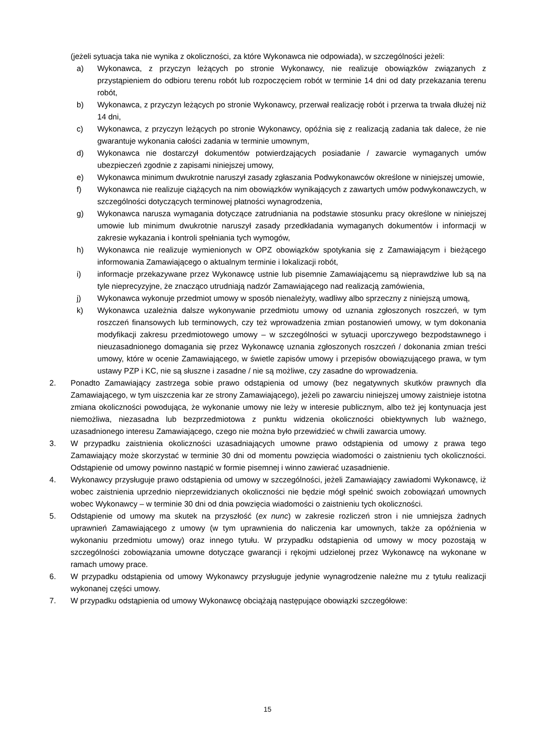(jeżeli sytuacja taka nie wynika z okoliczności, za które Wykonawca nie odpowiada), w szczególności jeżeli:
a) Wykonawca, z przyczyn leżących po stronie Wykonawcy, nie realizuje obowiązków związanych z przystąpieniem do odbioru terenu robót lub rozpoczęciem robót w terminie 14 dni od daty przekazania terenu robót,
b) Wykonawca, z przyczyn leżących po stronie Wykonawcy, przerwał realizację robót i przerwa ta trwała dłużej niż 14 dni,
c) Wykonawca, z przyczyn leżących po stronie Wykonawcy, opóźnia się z realizacją zadania tak dalece, że nie gwarantuje wykonania całości zadania w terminie umownym,
d) Wykonawca nie dostarczył dokumentów potwierdzających posiadanie / zawarcie wymaganych umów ubezpieczeń zgodnie z zapisami niniejszej umowy,
e) Wykonawca minimum dwukrotnie naruszył zasady zgłaszania Podwykonawców określone w niniejszej umowie,
f) Wykonawca nie realizuje ciążących na nim obowiązków wynikających z zawartych umów podwykonawczych, w szczególności dotyczących terminowej płatności wynagrodzenia,
g) Wykonawca narusza wymagania dotyczące zatrudniania na podstawie stosunku pracy określone w niniejszej umowie lub minimum dwukrotnie naruszył zasady przedkładania wymaganych dokumentów i informacji w zakresie wykazania i kontroli spełniania tych wymogów,
h) Wykonawca nie realizuje wymienionych w OPZ obowiązków spotykania się z Zamawiającym i bieżącego informowania Zamawiającego o aktualnym terminie i lokalizacji robót,
i) informacje przekazywane przez Wykonawcę ustnie lub pisemnie Zamawiającemu są nieprawdziwe lub są na tyle nieprecyzyjne, że znacząco utrudniają nadzór Zamawiającego nad realizacją zamówienia,
j) Wykonawca wykonuje przedmiot umowy w sposób nienależyty, wadliwy albo sprzeczny z niniejszą umową,
k) Wykonawca uzależnia dalsze wykonywanie przedmiotu umowy od uznania zgłoszonych roszczeń, w tym roszczeń finansowych lub terminowych, czy też wprowadzenia zmian postanowień umowy, w tym dokonania modyfikacji zakresu przedmiotowego umowy – w szczególności w sytuacji uporczywego bezpodstawnego i nieuzasadnionego domagania się przez Wykonawcę uznania zgłoszonych roszczeń / dokonania zmian treści umowy, które w ocenie Zamawiającego, w świetle zapisów umowy i przepisów obowiązującego prawa, w tym ustawy PZP i KC, nie są słuszne i zasadne / nie są możliwe, czy zasadne do wprowadzenia.
2. Ponadto Zamawiający zastrzega sobie prawo odstąpienia od umowy (bez negatywnych skutków prawnych dla Zamawiającego, w tym uiszczenia kar ze strony Zamawiającego), jeżeli po zawarciu niniejszej umowy zaistnieje istotna zmiana okoliczności powodująca, że wykonanie umowy nie leży w interesie publicznym, albo też jej kontynuacja jest niemożliwa, niezasadna lub bezprzedmiotowa z punktu widzenia okoliczności obiektywnych lub ważnego, uzasadnionego interesu Zamawiającego, czego nie można było przewidzieć w chwili zawarcia umowy.
3. W przypadku zaistnienia okoliczności uzasadniających umowne prawo odstąpienia od umowy z prawa tego Zamawiający może skorzystać w terminie 30 dni od momentu powzięcia wiadomości o zaistnieniu tych okoliczności. Odstąpienie od umowy powinno nastąpić w formie pisemnej i winno zawierać uzasadnienie.
4. Wykonawcy przysługuje prawo odstąpienia od umowy w szczególności, jeżeli Zamawiający zawiadomi Wykonawcę, iż wobec zaistnienia uprzednio nieprzewidzianych okoliczności nie będzie mógł spełnić swoich zobowiązań umownych wobec Wykonawcy – w terminie 30 dni od dnia powzięcia wiadomości o zaistnieniu tych okoliczności.
5. Odstąpienie od umowy ma skutek na przyszłość (ex nunc) w zakresie rozliczeń stron i nie umniejsza żadnych uprawnień Zamawiającego z umowy (w tym uprawnienia do naliczenia kar umownych, także za opóźnienia w wykonaniu przedmiotu umowy) oraz innego tytułu. W przypadku odstąpienia od umowy w mocy pozostają w szczególności zobowiązania umowne dotyczące gwarancji i rękojmi udzielonej przez Wykonawcę na wykonane w ramach umowy prace.
6. W przypadku odstąpienia od umowy Wykonawcy przysługuje jedynie wynagrodzenie należne mu z tytułu realizacji wykonanej części umowy.
7. W przypadku odstąpienia od umowy Wykonawcę obciążają następujące obowiązki szczegółowe:
15